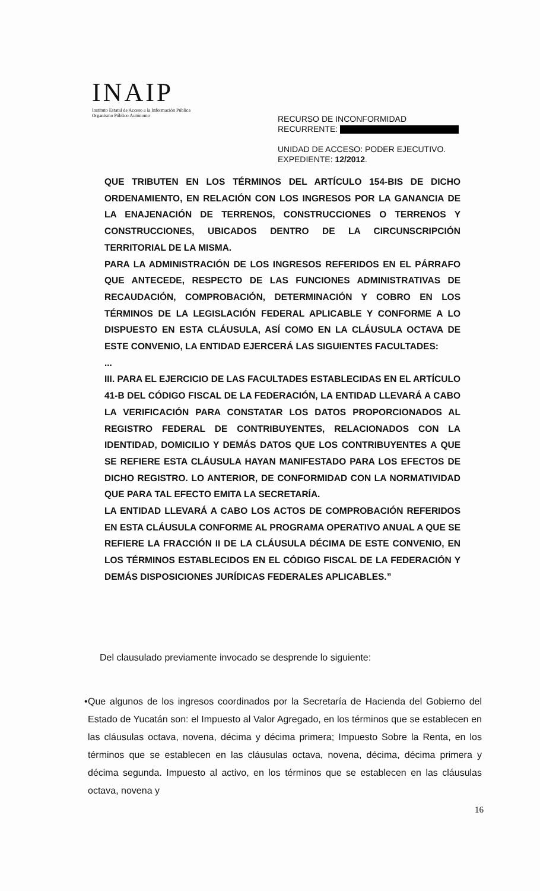INAIP
Instituto Estatal de Acceso a la Información Pública
Organismo Público Autónomo
RECURSO DE INCONFORMIDAD
RECURRENTE:
UNIDAD DE ACCESO: PODER EJECUTIVO.
EXPEDIENTE: 12/2012.
QUE TRIBUTEN EN LOS TÉRMINOS DEL ARTÍCULO 154-BIS DE DICHO ORDENAMIENTO, EN RELACIÓN CON LOS INGRESOS POR LA GANANCIA DE LA ENAJENACIÓN DE TERRENOS, CONSTRUCCIONES O TERRENOS Y CONSTRUCCIONES, UBICADOS DENTRO DE LA CIRCUNSCRIPCIÓN TERRITORIAL DE LA MISMA.
PARA LA ADMINISTRACIÓN DE LOS INGRESOS REFERIDOS EN EL PÁRRAFO QUE ANTECEDE, RESPECTO DE LAS FUNCIONES ADMINISTRATIVAS DE RECAUDACIÓN, COMPROBACIÓN, DETERMINACIÓN Y COBRO EN LOS TÉRMINOS DE LA LEGISLACIÓN FEDERAL APLICABLE Y CONFORME A LO DISPUESTO EN ESTA CLÁUSULA, ASÍ COMO EN LA CLÁUSULA OCTAVA DE ESTE CONVENIO, LA ENTIDAD EJERCERÁ LAS SIGUIENTES FACULTADES:
...
III. PARA EL EJERCICIO DE LAS FACULTADES ESTABLECIDAS EN EL ARTÍCULO 41-B DEL CÓDIGO FISCAL DE LA FEDERACIÓN, LA ENTIDAD LLEVARÁ A CABO LA VERIFICACIÓN PARA CONSTATAR LOS DATOS PROPORCIONADOS AL REGISTRO FEDERAL DE CONTRIBUYENTES, RELACIONADOS CON LA IDENTIDAD, DOMICILIO Y DEMÁS DATOS QUE LOS CONTRIBUYENTES A QUE SE REFIERE ESTA CLÁUSULA HAYAN MANIFESTADO PARA LOS EFECTOS DE DICHO REGISTRO. LO ANTERIOR, DE CONFORMIDAD CON LA NORMATIVIDAD QUE PARA TAL EFECTO EMITA LA SECRETARÍA.
LA ENTIDAD LLEVARÁ A CABO LOS ACTOS DE COMPROBACIÓN REFERIDOS EN ESTA CLÁUSULA CONFORME AL PROGRAMA OPERATIVO ANUAL A QUE SE REFIERE LA FRACCIÓN II DE LA CLÁUSULA DÉCIMA DE ESTE CONVENIO, EN LOS TÉRMINOS ESTABLECIDOS EN EL CÓDIGO FISCAL DE LA FEDERACIÓN Y DEMÁS DISPOSICIONES JURÍDICAS FEDERALES APLICABLES.”
Del clausulado previamente invocado se desprende lo siguiente:
• Que algunos de los ingresos coordinados por la Secretaría de Hacienda del Gobierno del Estado de Yucatán son: el Impuesto al Valor Agregado, en los términos que se establecen en las cláusulas octava, novena, décima y décima primera; Impuesto Sobre la Renta, en los términos que se establecen en las cláusulas octava, novena, décima, décima primera y décima segunda. Impuesto al activo, en los términos que se establecen en las cláusulas octava, novena y
16